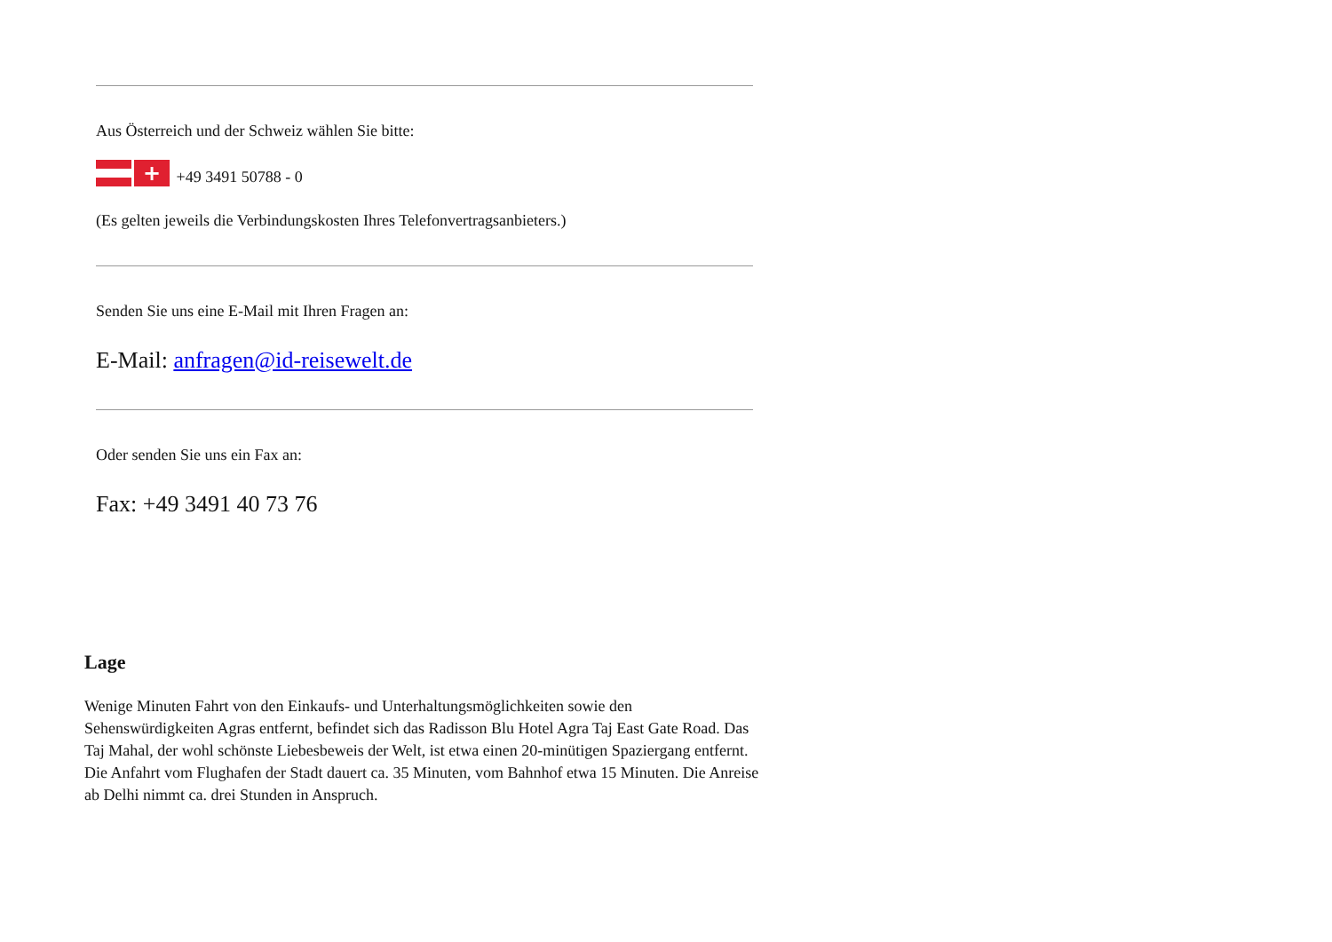Aus Österreich und der Schweiz wählen Sie bitte:
+ +49 3491 50788 - 0
(Es gelten jeweils die Verbindungskosten Ihres Telefonvertragsanbieters.)
Senden Sie uns eine E-Mail mit Ihren Fragen an:
E-Mail: anfragen@id-reisewelt.de
Oder senden Sie uns ein Fax an:
Fax: +49 3491 40 73 76
Lage
Wenige Minuten Fahrt von den Einkaufs- und Unterhaltungsmöglichkeiten sowie den Sehenswürdigkeiten Agras entfernt, befindet sich das Radisson Blu Hotel Agra Taj East Gate Road. Das Taj Mahal, der wohl schönste Liebesbeweis der Welt, ist etwa einen 20-minütigen Spaziergang entfernt. Die Anfahrt vom Flughafen der Stadt dauert ca. 35 Minuten, vom Bahnhof etwa 15 Minuten. Die Anreise ab Delhi nimmt ca. drei Stunden in Anspruch.